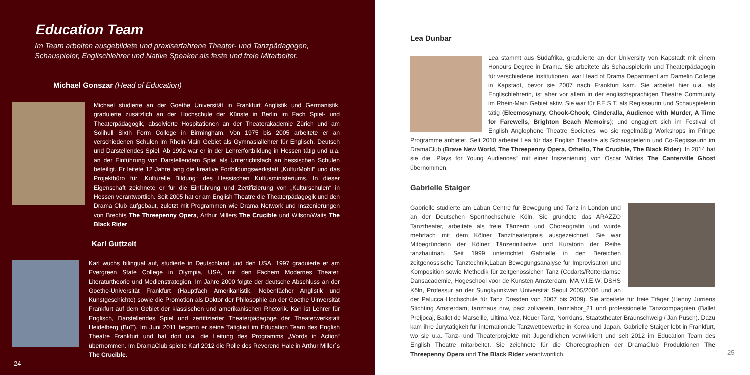Education Team
Im Team arbeiten ausgebildete und praxiserfahrene Theater- und Tanzpädagogen, Schauspieler, Englischlehrer und Native Speaker als feste und freie Mitarbeiter.
Michael Gonszar (Head of Education)
Michael studierte an der Goethe Universität in Frankfurt Anglistik und Germanistik, graduierte zusätzlich an der Hochschule der Künste in Berlin im Fach Spiel- und Theaterpädagogik, absolvierte Hospitationen an der Theaterakademie Zürich und am Solihull Sixth Form College in Birmingham. Von 1975 bis 2005 arbeitete er an verschiedenen Schulen im Rhein-Main Gebiet als Gymnasiallehrer für Englisch, Deutsch und Darstellendes Spiel. Ab 1992 war er in der Lehrerfortbildung in Hessen tätig und u.a. an der Einführung von Darstellendem Spiel als Unterrichtsfach an hessischen Schulen beteiligt. Er leitete 12 Jahre lang die kreative Fortbildungswerkstatt „KulturMobil“ und das Projektbüro für „Kulturelle Bildung“ des Hessischen Kultusministeriums. In dieser Eigenschaft zeichnete er für die Einführung und Zertifizierung von „Kulturschulen“ in Hessen verantwortlich. Seit 2005 hat er am English Theatre die Theaterpädagogik und den Drama Club aufgebaut, zuletzt mit Programmen wie Drama Network und Inszenierungen von Brechts The Threepenny Opera, Arthur Millers The Crucible und Wilson/Waits The Black Rider.
Karl Guttzeit
Karl wuchs bilingual auf, studierte in Deutschland und den USA. 1997 graduierte er am Evergreen State College in Olympia, USA, mit den Fächern Modernes Theater, Literaturtheorie und Medienstrategien. Im Jahre 2000 folgte der deutsche Abschluss an der Goethe-Universität Frankfurt (Hauptfach Amerikanistik, Nebenfächer Anglistik und Kunstgeschichte) sowie die Promotion als Doktor der Philosophie an der Goethe Uinversität Frankfurt auf dem Gebiet der klassischen und amerikanischen Rhetorik. Karl ist Lehrer für Englisch, Darstellendes Spiel und zertifizierter Theaterpädagoge der Theaterwerkstatt Heidelberg (BuT). Im Juni 2011 begann er seine Tätigkeit im Education Team des English Theatre Frankfurt und hat dort u.a. die Leitung des Programms „Words in Action“ übernommen. Im DramaClub spielte Karl 2012 die Rolle des Reverend Hale in Arthur Miller`s The Crucible.
24
Lea Dunbar
Lea stammt aus Südafrika, graduierte an der University von Kapstadt mit einem Honours Degree in Drama. Sie arbeitete als Schauspielerin und Theaterpädagogin für verschiedene Institutionen, war Head of Drama Department am Damelin College in Kapstadt, bevor sie 2007 nach Frankfurt kam. Sie arbeitet hier u.a. als Englischlehrerin, ist aber vor allem in der englischsprachigen Theatre Community im Rhein-Main Gebiet aktiv. Sie war für F.E.S.T. als Regisseurin und Schauspielerin tätig (Eleemosynary, Chook-Chook, Cinderalla, Audience with Murder, A Time for Farewells, Brighton Beach Memoirs); und engagiert sich im Festival of English Anglophone Theatre Societies, wo sie regelmäßig Workshops im Fringe Programme anbietet. Seit 2010 arbeitet Lea für das English Theatre als Schauspielerin und Co-Regisseurin im DramaClub (Brave New World, The Threepenny Opera, Othello, The Crucible, The Black Rider). In 2014 hat sie die „Plays for Young Audiences“ mit einer Inszenierung von Oscar Wildes The Canterville Ghost übernommen.
Gabrielle Staiger
Gabrielle studierte am Laban Centre für Bewegung und Tanz in London und an der Deutschen Sporthochschule Köln. Sie gründete das ARAZZO Tanztheater, arbeitete als freie Tänzerin und Choreografin und wurde mehrfach mit dem Kölner Tanztheaterpreis ausgezeichnet. Sie war Mitbegründerin der Kölner Tänzerinitiative und Kuratorin der Reihe tanzhautnah. Seit 1999 unterrichtet Gabrielle in den Bereichen zeitgenössische Tanztechnik,Laban Bewegungsanalyse für Improvisation und Komposition sowie Methodik für zeitgenössichen Tanz (Codarts/Rotterdamse Dansacademie, Hogeschool voor de Kunsten Amsterdam, MA V.I.E.W. DSHS Köln, Professur an der Sungkyunkwan Universität Seoul 2005/2006 und an der Palucca Hochschule für Tanz Dresden von 2007 bis 2009). Sie arbeitete für freie Träger (Henny Jurriens Stichting Amsterdam, tanzhaus nrw, pact zollverein, tanzlabor_21 und professionelle Tanzcompagnien (Ballet Preljocaj, Ballet de Marseille, Ultima Vez, Neuer Tanz, Norrdans, Staatstheater Braunschweig / Jan Pusch). Dazu kam ihre Jurytätigkeit für internationale Tanzwettbewerbe in Korea und Japan. Gabrielle Staiger lebt in Frankfurt, wo sie u.a. Tanz- und Theaterprojekte mit Jugendlichen verwirklicht und seit 2012 im Education Team des English Theatre mitarbeitet. Sie zeichnete für die Choreographien der DramaClub Produktionen The Threepenny Opera und The Black Rider verantwortlich.
25